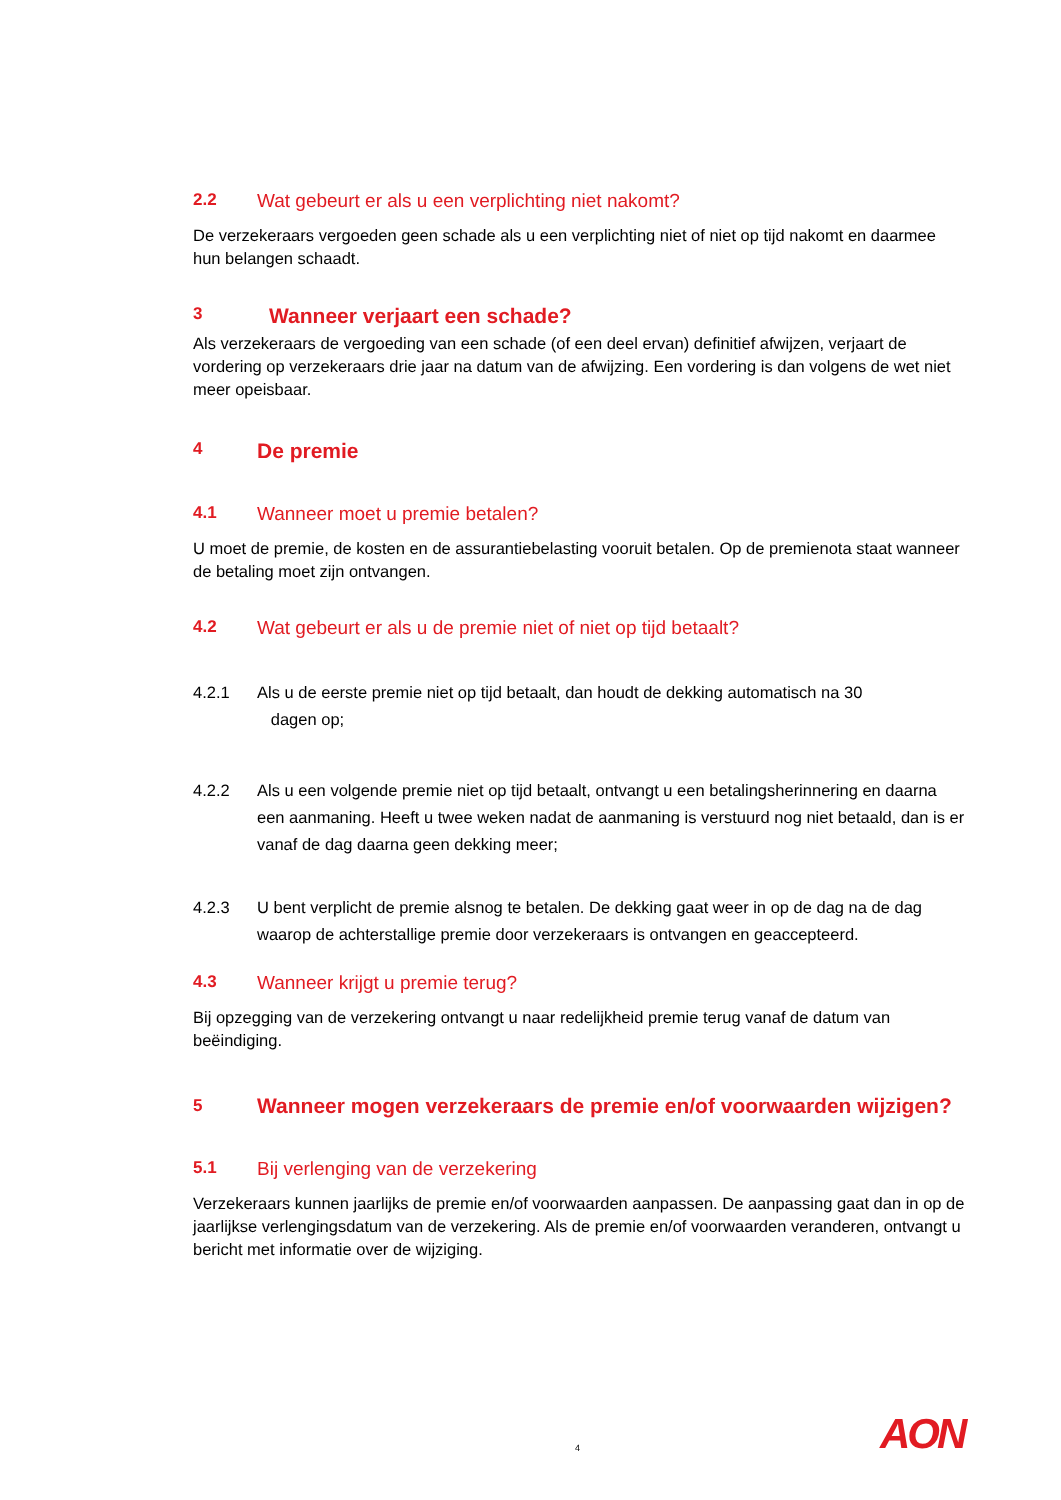2.2 Wat gebeurt er als u een verplichting niet nakomt?
De verzekeraars vergoeden geen schade als u een verplichting niet of niet op tijd nakomt en daarmee hun belangen schaadt.
3 Wanneer verjaart een schade?
Als verzekeraars de vergoeding van een schade (of een deel ervan) definitief afwijzen, verjaart de vordering op verzekeraars drie jaar na datum van de afwijzing. Een vordering is dan volgens de wet niet meer opeisbaar.
4 De premie
4.1 Wanneer moet u premie betalen?
U moet de premie, de kosten en de assurantiebelasting vooruit betalen. Op de premienota staat wanneer de betaling moet zijn ontvangen.
4.2 Wat gebeurt er als u de premie niet of niet op tijd betaalt?
4.2.1 Als u de eerste premie niet op tijd betaalt, dan houdt de dekking automatisch na 30
dagen op;
4.2.2 Als u een volgende premie niet op tijd betaalt, ontvangt u een betalingsherinnering en daarna een aanmaning. Heeft u twee weken nadat de aanmaning is verstuurd nog niet betaald, dan is er vanaf de dag daarna geen dekking meer;
4.2.3 U bent verplicht de premie alsnog te betalen. De dekking gaat weer in op de dag na de dag waarop de achterstallige premie door verzekeraars is ontvangen en geaccepteerd.
4.3 Wanneer krijgt u premie terug?
Bij opzegging van de verzekering ontvangt u naar redelijkheid premie terug vanaf de datum van beëindiging.
5 Wanneer mogen verzekeraars de premie en/of voorwaarden wijzigen?
5.1 Bij verlenging van de verzekering
Verzekeraars kunnen jaarlijks de premie en/of voorwaarden aanpassen. De aanpassing gaat dan in op de jaarlijkse verlengingsdatum van de verzekering. Als de premie en/of voorwaarden veranderen, ontvangt u bericht met informatie over de wijziging.
4 AON